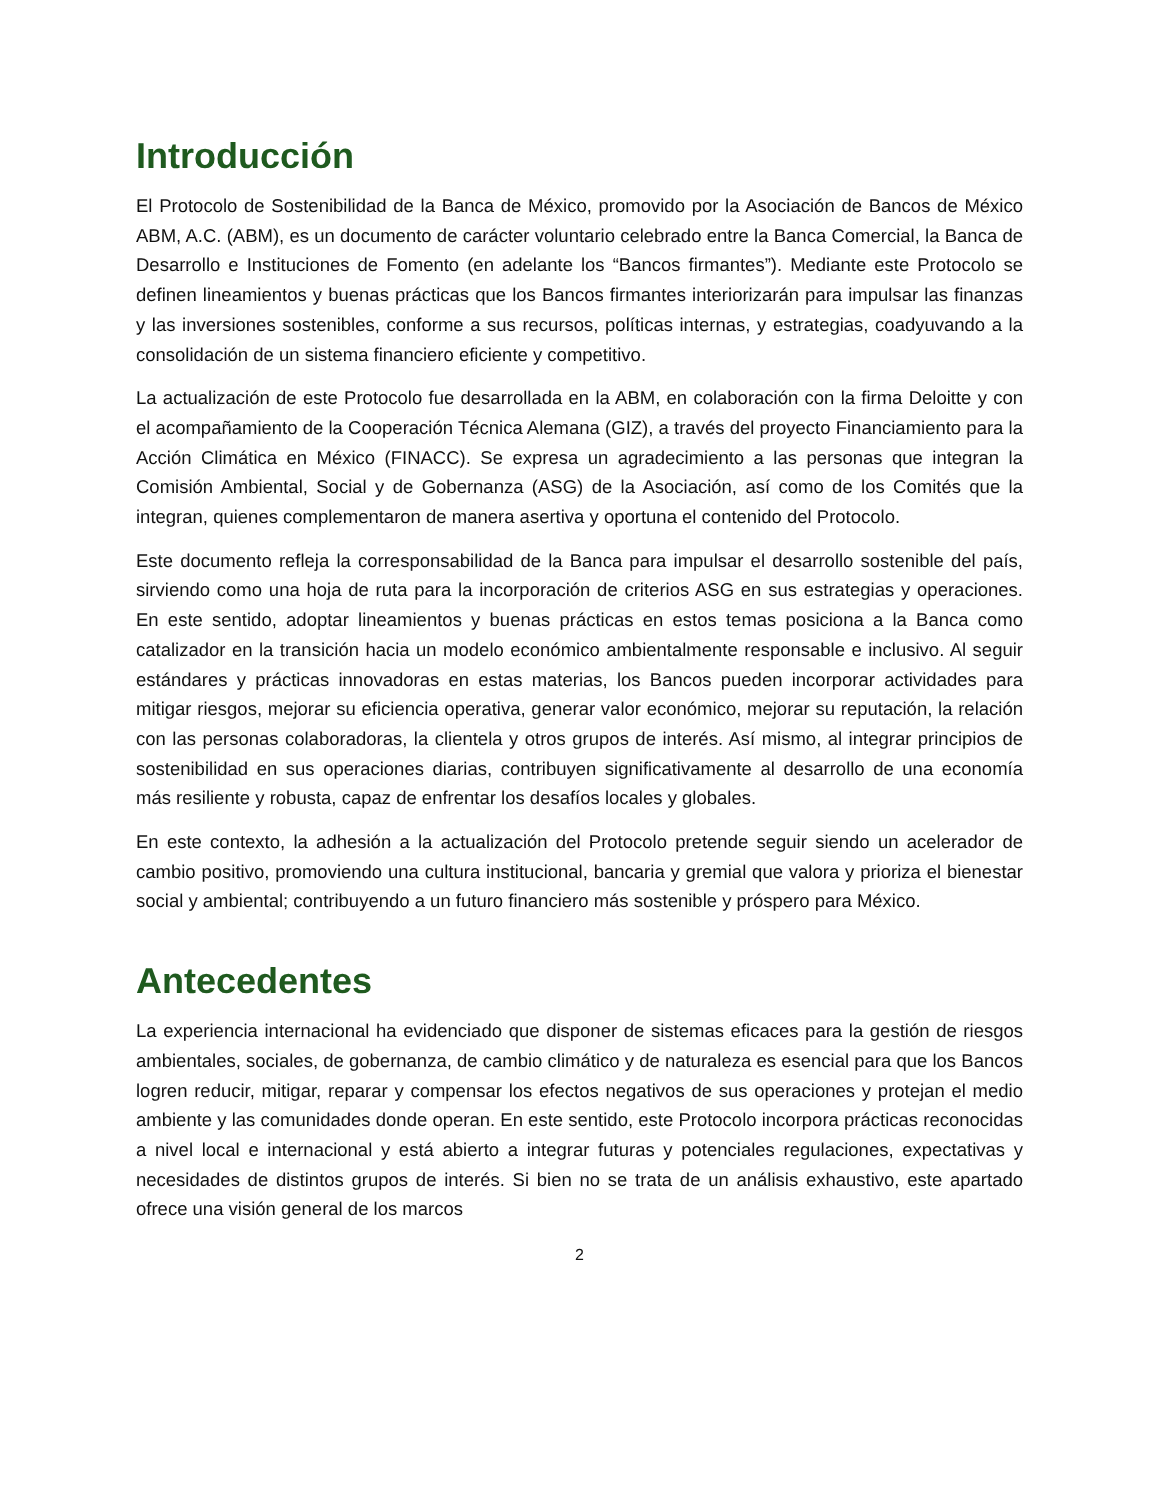Introducción
El Protocolo de Sostenibilidad de la Banca de México, promovido por la Asociación de Bancos de México ABM, A.C. (ABM), es un documento de carácter voluntario celebrado entre la Banca Comercial, la Banca de Desarrollo e Instituciones de Fomento (en adelante los “Bancos firmantes”). Mediante este Protocolo se definen lineamientos y buenas prácticas que los Bancos firmantes interiorizarán para impulsar las finanzas y las inversiones sostenibles, conforme a sus recursos, políticas internas, y estrategias, coadyuvando a la consolidación de un sistema financiero eficiente y competitivo.
La actualización de este Protocolo fue desarrollada en la ABM, en colaboración con la firma Deloitte y con el acompañamiento de la Cooperación Técnica Alemana (GIZ), a través del proyecto Financiamiento para la Acción Climática en México (FINACC). Se expresa un agradecimiento a las personas que integran la Comisión Ambiental, Social y de Gobernanza (ASG) de la Asociación, así como de los Comités que la integran, quienes complementaron de manera asertiva y oportuna el contenido del Protocolo.
Este documento refleja la corresponsabilidad de la Banca para impulsar el desarrollo sostenible del país, sirviendo como una hoja de ruta para la incorporación de criterios ASG en sus estrategias y operaciones. En este sentido, adoptar lineamientos y buenas prácticas en estos temas posiciona a la Banca como catalizador en la transición hacia un modelo económico ambientalmente responsable e inclusivo. Al seguir estándares y prácticas innovadoras en estas materias, los Bancos pueden incorporar actividades para mitigar riesgos, mejorar su eficiencia operativa, generar valor económico, mejorar su reputación, la relación con las personas colaboradoras, la clientela y otros grupos de interés. Así mismo, al integrar principios de sostenibilidad en sus operaciones diarias, contribuyen significativamente al desarrollo de una economía más resiliente y robusta, capaz de enfrentar los desafíos locales y globales.
En este contexto, la adhesión a la actualización del Protocolo pretende seguir siendo un acelerador de cambio positivo, promoviendo una cultura institucional, bancaria y gremial que valora y prioriza el bienestar social y ambiental; contribuyendo a un futuro financiero más sostenible y próspero para México.
Antecedentes
La experiencia internacional ha evidenciado que disponer de sistemas eficaces para la gestión de riesgos ambientales, sociales, de gobernanza, de cambio climático y de naturaleza es esencial para que los Bancos logren reducir, mitigar, reparar y compensar los efectos negativos de sus operaciones y protejan el medio ambiente y las comunidades donde operan. En este sentido, este Protocolo incorpora prácticas reconocidas a nivel local e internacional y está abierto a integrar futuras y potenciales regulaciones, expectativas y necesidades de distintos grupos de interés. Si bien no se trata de un análisis exhaustivo, este apartado ofrece una visión general de los marcos
2